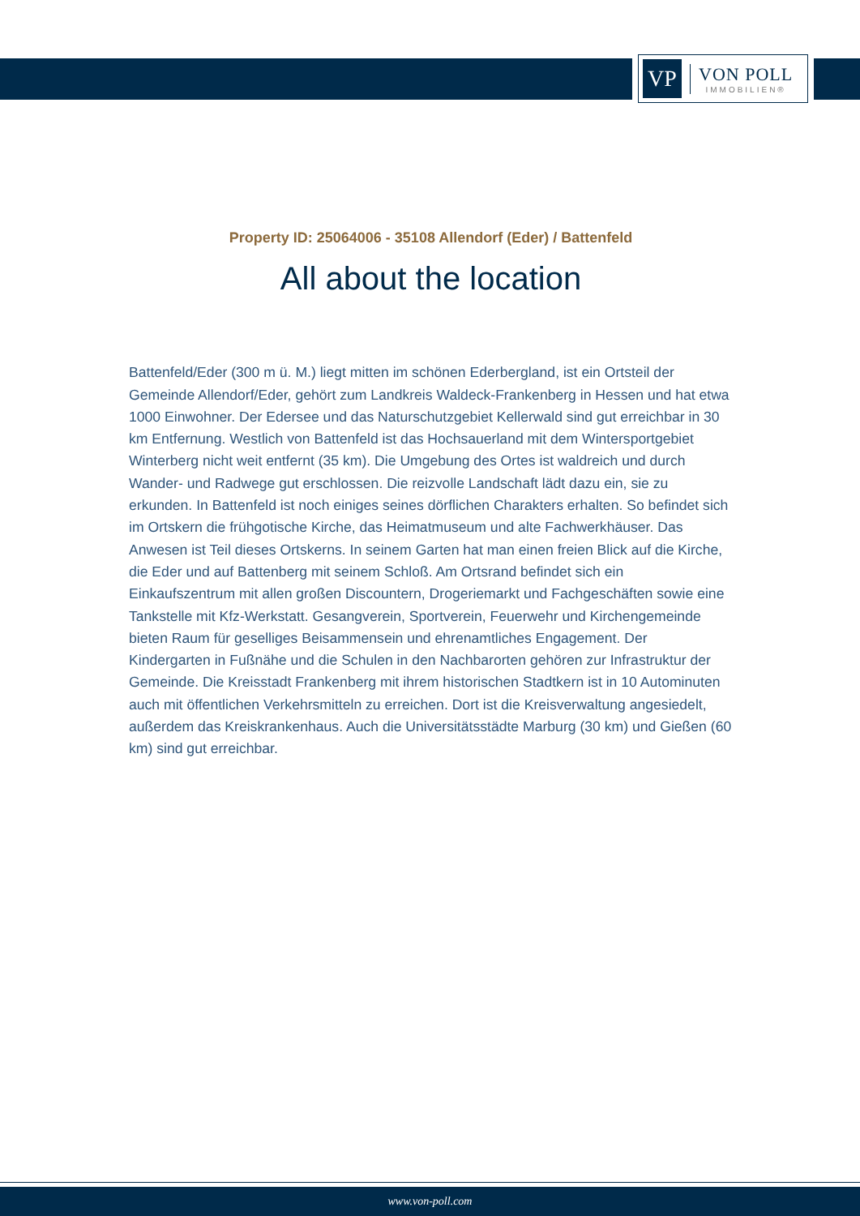VP
VON POLL
IMMOBILIEN®
Property ID: 25064006 - 35108 Allendorf (Eder) / Battenfeld
All about the location
Battenfeld/Eder (300 m ü. M.) liegt mitten im schönen Ederbergland, ist ein Ortsteil der Gemeinde Allendorf/Eder, gehört zum Landkreis Waldeck-Frankenberg in Hessen und hat etwa 1000 Einwohner. Der Edersee und das Naturschutzgebiet Kellerwald sind gut erreichbar in 30 km Entfernung. Westlich von Battenfeld ist das Hochsauerland mit dem Wintersportgebiet Winterberg nicht weit entfernt (35 km). Die Umgebung des Ortes ist waldreich und durch Wander- und Radwege gut erschlossen. Die reizvolle Landschaft lädt dazu ein, sie zu erkunden. In Battenfeld ist noch einiges seines dörflichen Charakters erhalten. So befindet sich im Ortskern die frühgotische Kirche, das Heimatmuseum und alte Fachwerkhäuser. Das Anwesen ist Teil dieses Ortskerns. In seinem Garten hat man einen freien Blick auf die Kirche, die Eder und auf Battenberg mit seinem Schloß. Am Ortsrand befindet sich ein Einkaufszentrum mit allen großen Discountern, Drogeriemarkt und Fachgeschäften sowie eine Tankstelle mit Kfz-Werkstatt. Gesangverein, Sportverein, Feuerwehr und Kirchengemeinde bieten Raum für geselliges Beisammensein und ehrenamtliches Engagement. Der Kindergarten in Fußnähe und die Schulen in den Nachbarorten gehören zur Infrastruktur der Gemeinde. Die Kreisstadt Frankenberg mit ihrem historischen Stadtkern ist in 10 Autominuten auch mit öffentlichen Verkehrsmitteln zu erreichen. Dort ist die Kreisverwaltung angesiedelt, außerdem das Kreiskrankenhaus. Auch die Universitätsstädte Marburg (30 km) und Gießen (60 km) sind gut erreichbar.
www.von-poll.com